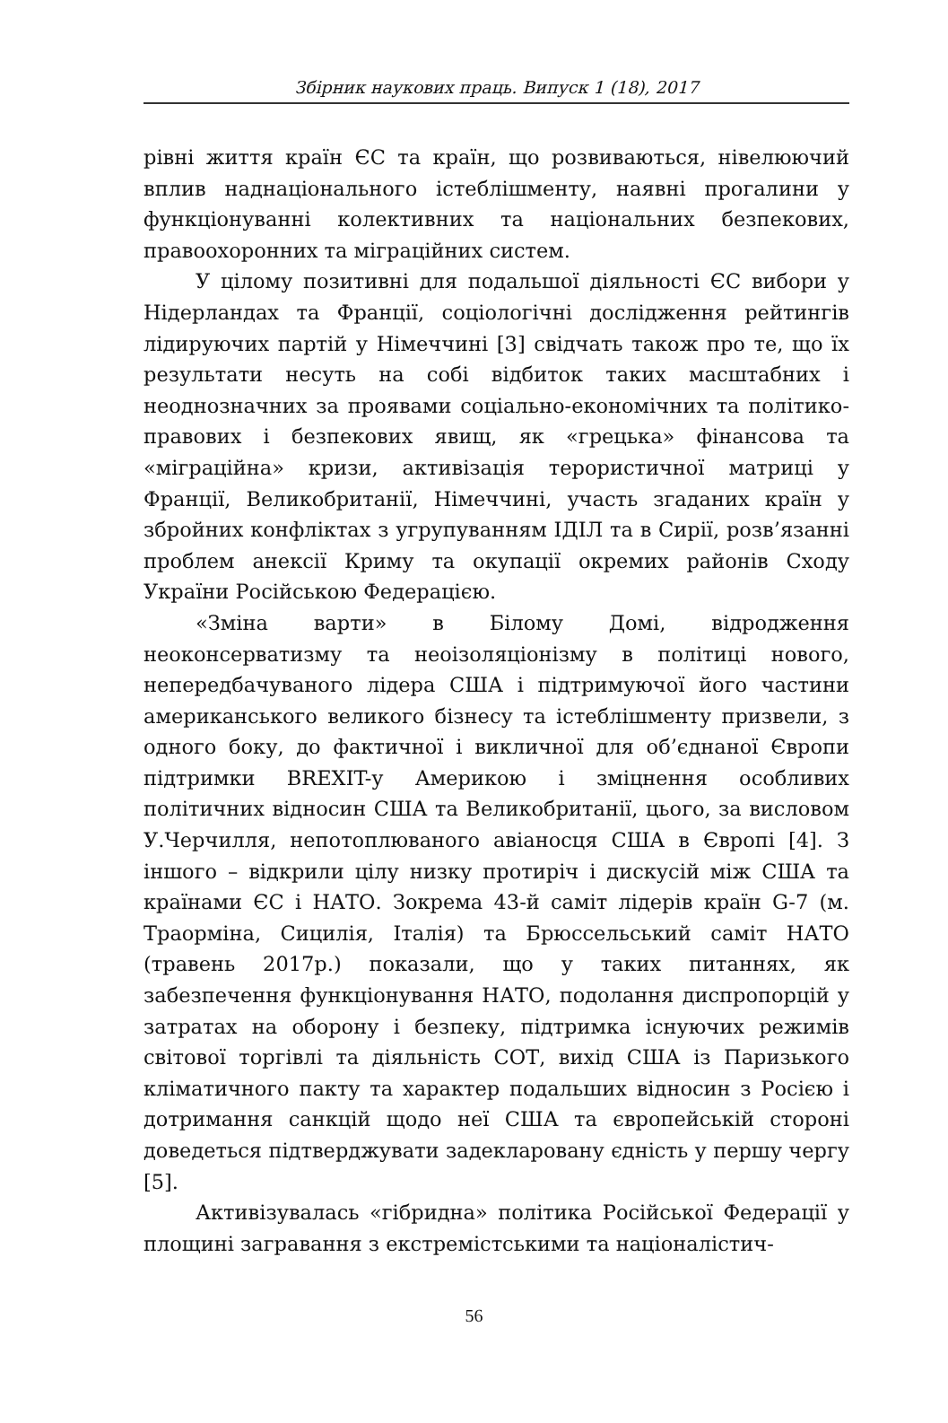Збірник наукових праць. Випуск 1 (18), 2017
рівні життя країн ЄС та країн, що розвиваються, нівелюючий вплив наднаціонального істеблішменту, наявні прогалини у функціонуванні колективних та національних безпекових, правоохоронних та міграційних систем.
У цілому позитивні для подальшої діяльності ЄС вибори у Нідерландах та Франції, соціологічні дослідження рейтингів лідируючих партій у Німеччині [3] свідчать також про те, що їх результати несуть на собі відбиток таких масштабних і неоднозначних за проявами соціально-економічних та політико-правових і безпекових явищ, як «грецька» фінансова та «міграційна» кризи, активізація терористичної матриці у Франції, Великобританії, Німеччині, участь згаданих країн у збройних конфліктах з угрупуванням ІДІЛ та в Сирії, розв’язанні проблем анексії Криму та окупації окремих районів Сходу України Російською Федерацією.
«Зміна варти» в Білому Домі, відродження неоконсерватизму та неоізоляціонізму в політиці нового, непередбачуваного лідера США і підтримуючої його частини американського великого бізнесу та істеблішменту призвели, з одного боку, до фактичної і викличної для об’єднаної Європи підтримки BREXIT-у Америкою і зміцнення особливих політичних відносин США та Великобританії, цього, за висловом У.Черчилля, непотоплюваного авіаносця США в Європі [4]. З іншого – відкрили цілу низку протиріч і дискусій між США та країнами ЄС і НАТО. Зокрема 43-й саміт лідерів країн G-7 (м. Траорміна, Сицилія, Італія) та Брюссельський саміт НАТО (травень 2017р.) показали, що у таких питаннях, як забезпечення функціонування НАТО, подолання диспропорцій у затратах на оборону і безпеку, підтримка існуючих режимів світової торгівлі та діяльність СОТ, вихід США із Паризького кліматичного пакту та характер подальших відносин з Росією і дотримання санкцій щодо неї США та європейській стороні доведеться підтверджувати задекларовану єдність у першу чергу [5].
Активізувалась «гібридна» політика Російської Федерації у площині загравання з екстремістськими та націоналістич-
56